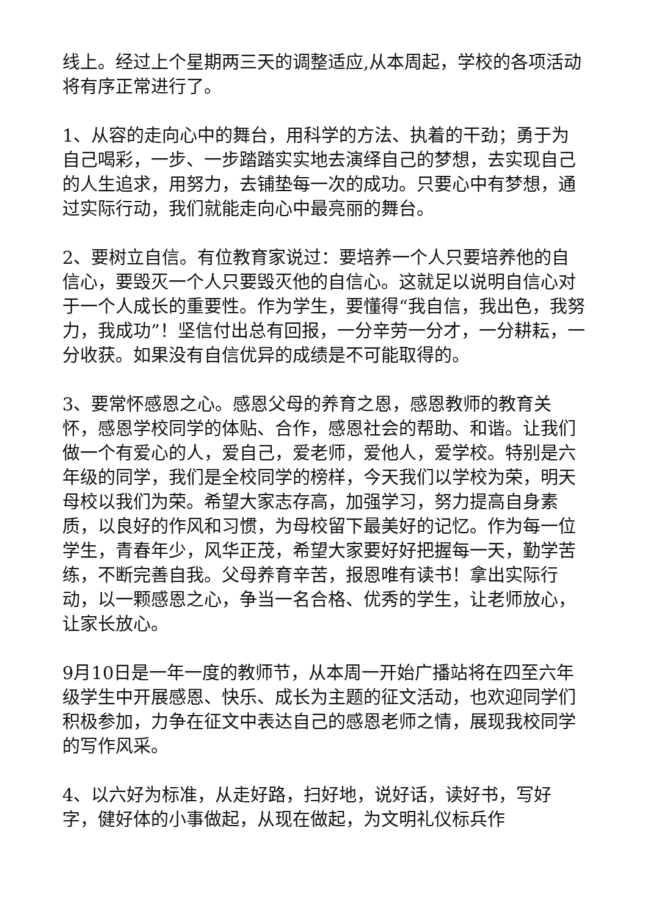线上。经过上个星期两三天的调整适应,从本周起，学校的各项活动将有序正常进行了。
1、从容的走向心中的舞台，用科学的方法、执着的干劲；勇于为自己喝彩，一步、一步踏踏实实地去演绎自己的梦想，去实现自己的人生追求，用努力，去铺垫每一次的成功。只要心中有梦想，通过实际行动，我们就能走向心中最亮丽的舞台。
2、要树立自信。有位教育家说过：要培养一个人只要培养他的自信心，要毁灭一个人只要毁灭他的自信心。这就足以说明自信心对于一个人成长的重要性。作为学生，要懂得“我自信，我出色，我努力，我成功”！坚信付出总有回报，一分辛劳一分才，一分耕耘，一分收获。如果没有自信优异的成绩是不可能取得的。
3、要常怀感恩之心。感恩父母的养育之恩，感恩教师的教育关怀，感恩学校同学的体贴、合作，感恩社会的帮助、和谐。让我们做一个有爱心的人，爱自己，爱老师，爱他人，爱学校。特别是六年级的同学，我们是全校同学的榜样，今天我们以学校为荣，明天母校以我们为荣。希望大家志存高，加强学习，努力提高自身素质，以良好的作风和习惯，为母校留下最美好的记忆。作为每一位学生，青春年少，风华正茂，希望大家要好好把握每一天，勤学苦练，不断完善自我。父母养育辛苦，报恩唯有读书！拿出实际行动，以一颗感恩之心，争当一名合格、优秀的学生，让老师放心，让家长放心。
9月10日是一年一度的教师节，从本周一开始广播站将在四至六年级学生中开展感恩、快乐、成长为主题的征文活动，也欢迎同学们积极参加，力争在征文中表达自己的感恩老师之情，展现我校同学的写作风采。
4、以六好为标准，从走好路，扫好地，说好话，读好书，写好字，健好体的小事做起，从现在做起，为文明礼仪标兵作